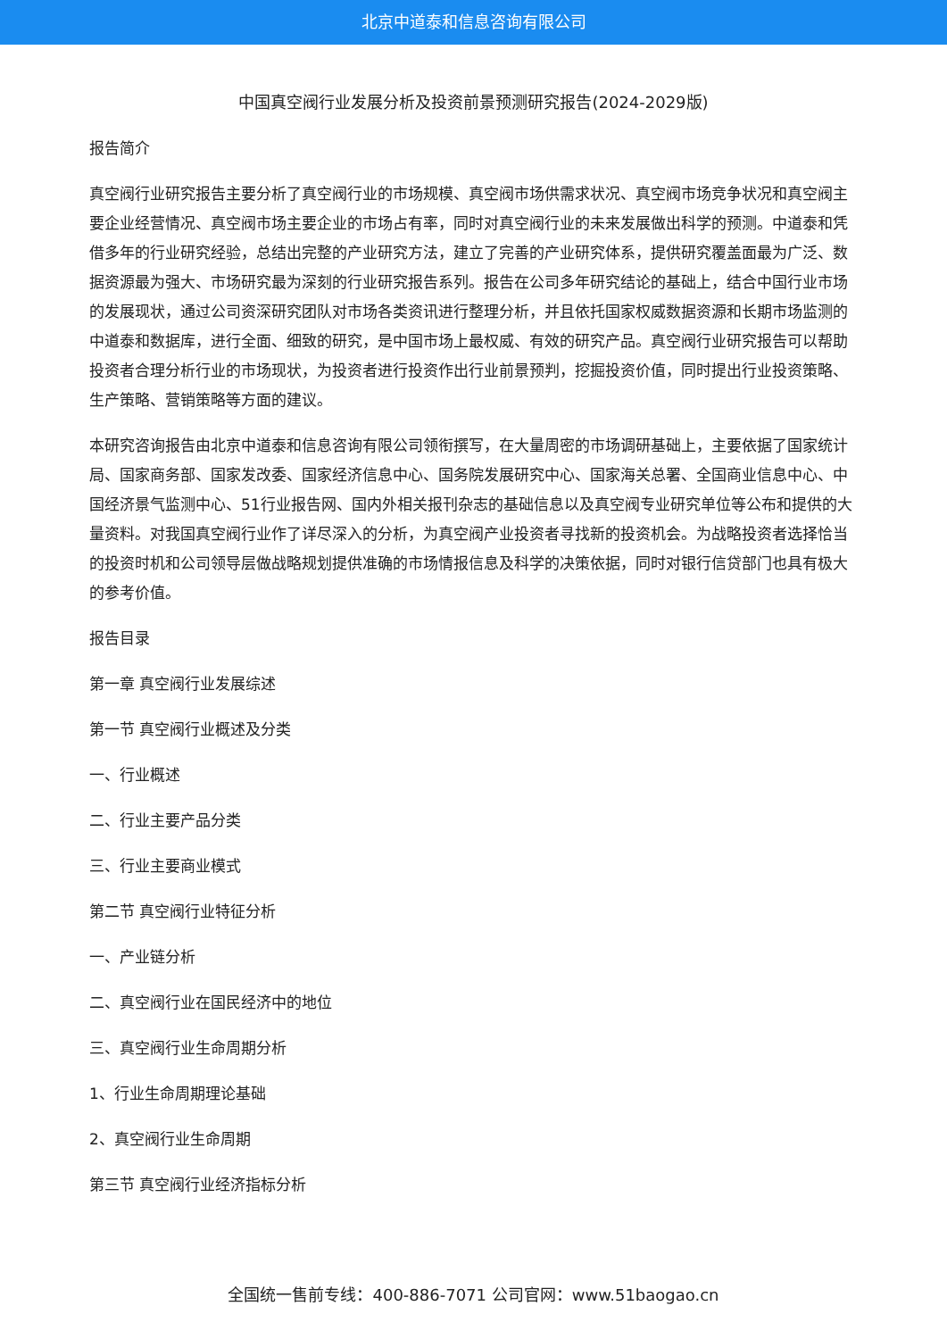北京中道泰和信息咨询有限公司
中国真空阀行业发展分析及投资前景预测研究报告(2024-2029版)
报告简介
真空阀行业研究报告主要分析了真空阀行业的市场规模、真空阀市场供需求状况、真空阀市场竞争状况和真空阀主要企业经营情况、真空阀市场主要企业的市场占有率，同时对真空阀行业的未来发展做出科学的预测。中道泰和凭借多年的行业研究经验，总结出完整的产业研究方法，建立了完善的产业研究体系，提供研究覆盖面最为广泛、数据资源最为强大、市场研究最为深刻的行业研究报告系列。报告在公司多年研究结论的基础上，结合中国行业市场的发展现状，通过公司资深研究团队对市场各类资讯进行整理分析，并且依托国家权威数据资源和长期市场监测的中道泰和数据库，进行全面、细致的研究，是中国市场上最权威、有效的研究产品。真空阀行业研究报告可以帮助投资者合理分析行业的市场现状，为投资者进行投资作出行业前景预判，挖掘投资价值，同时提出行业投资策略、生产策略、营销策略等方面的建议。
本研究咨询报告由北京中道泰和信息咨询有限公司领衔撰写，在大量周密的市场调研基础上，主要依据了国家统计局、国家商务部、国家发改委、国家经济信息中心、国务院发展研究中心、国家海关总署、全国商业信息中心、中国经济景气监测中心、51行业报告网、国内外相关报刊杂志的基础信息以及真空阀专业研究单位等公布和提供的大量资料。对我国真空阀行业作了详尽深入的分析，为真空阀产业投资者寻找新的投资机会。为战略投资者选择恰当的投资时机和公司领导层做战略规划提供准确的市场情报信息及科学的决策依据，同时对银行信贷部门也具有极大的参考价值。
报告目录
第一章 真空阀行业发展综述
第一节 真空阀行业概述及分类
一、行业概述
二、行业主要产品分类
三、行业主要商业模式
第二节 真空阀行业特征分析
一、产业链分析
二、真空阀行业在国民经济中的地位
三、真空阀行业生命周期分析
1、行业生命周期理论基础
2、真空阀行业生命周期
第三节 真空阀行业经济指标分析
全国统一售前专线：400-886-7071 公司官网：www.51baogao.cn